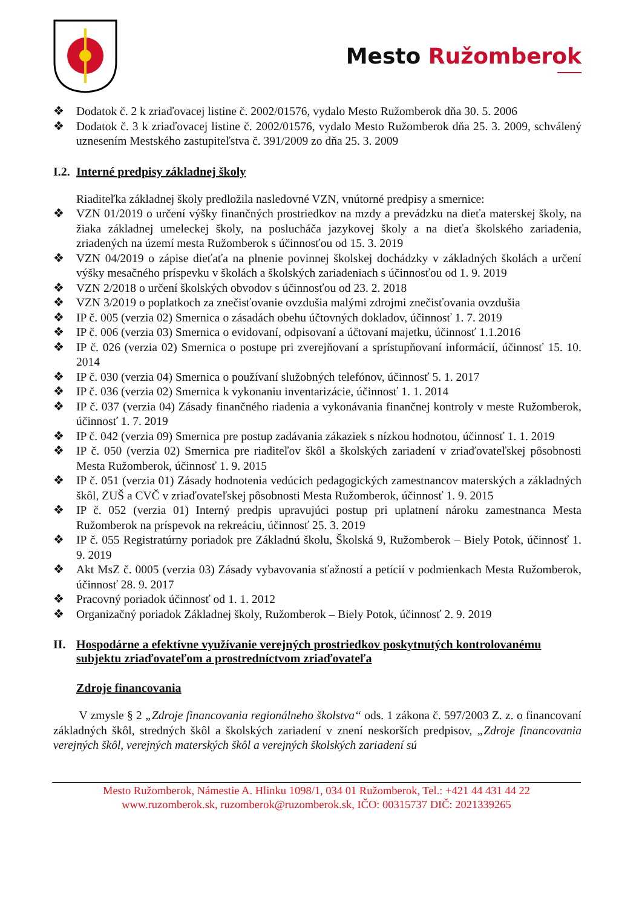Mesto Ružomberok
❖ Dodatok č. 2 k zriaďovacej listine č. 2002/01576, vydalo Mesto Ružomberok dňa 30. 5. 2006
❖ Dodatok č. 3 k zriaďovacej listine č. 2002/01576, vydalo Mesto Ružomberok dňa 25. 3. 2009, schválený uznesením Mestského zastupiteľstva č. 391/2009 zo dňa 25. 3. 2009
I.2. Interné predpisy základnej školy
Riaditeľka základnej školy predložila nasledovné VZN, vnútorné predpisy a smernice:
❖ VZN 01/2019 o určení výšky finančných prostriedkov na mzdy a prevádzku na dieťa materskej školy, na žiaka základnej umeleckej školy, na poslucháča jazykovej školy a na dieťa školského zariadenia, zriadených na území mesta Ružomberok s účinnosťou od 15. 3. 2019
❖ VZN 04/2019 o zápise dieťaťa na plnenie povinnej školskej dochádzky v základných školách a určení výšky mesačného príspevku v školách a školských zariadeniach s účinnosťou od 1. 9. 2019
❖ VZN 2/2018 o určení školských obvodov s účinnosťou od 23. 2. 2018
❖ VZN 3/2019 o poplatkoch za znečisťovanie ovzdušia malými zdrojmi znečisťovania ovzdušia
❖ IP č. 005 (verzia 02) Smernica o zásadách obehu účtovných dokladov, účinnosť 1. 7. 2019
❖ IP č. 006 (verzia 03) Smernica o evidovaní, odpisovaní a účtovaní majetku, účinnosť 1.1.2016
❖ IP č. 026 (verzia 02) Smernica o postupe pri zverejňovaní a sprístupňovaní informácií, účinnosť 15. 10. 2014
❖ IP č. 030 (verzia 04) Smernica o používaní služobných telefónov, účinnosť 5. 1. 2017
❖ IP č. 036 (verzia 02) Smernica k vykonaniu inventarizácie, účinnosť 1. 1. 2014
❖ IP č. 037 (verzia 04) Zásady finančného riadenia a vykonávania finančnej kontroly v meste Ružomberok, účinnosť 1. 7. 2019
❖ IP č. 042 (verzia 09) Smernica pre postup zadávania zákaziek s nízkou hodnotou, účinnosť 1. 1. 2019
❖ IP č. 050 (verzia 02) Smernica pre riaditeľov škôl a školských zariadení v zriaďovateľskej pôsobnosti Mesta Ružomberok, účinnosť 1. 9. 2015
❖ IP č. 051 (verzia 01) Zásady hodnotenia vedúcich pedagogických zamestnancov materských a základných škôl, ZUŠ a CVČ v zriaďovateľskej pôsobnosti Mesta Ružomberok, účinnosť 1. 9. 2015
❖ IP č. 052 (verzia 01) Interný predpis upravujúci postup pri uplatnení nároku zamestnanca Mesta Ružomberok na príspevok na rekreáciu, účinnosť 25. 3. 2019
❖ IP č. 055 Registratúrny poriadok pre Základnú školu, Školská 9, Ružomberok – Biely Potok, účinnosť 1. 9. 2019
❖ Akt MsZ č. 0005 (verzia 03) Zásady vybavovania sťažností a petícií v podmienkach Mesta Ružomberok, účinnosť 28. 9. 2017
❖ Pracovný poriadok účinnosť od 1. 1. 2012
❖ Organizačný poriadok Základnej školy, Ružomberok – Biely Potok, účinnosť 2. 9. 2019
II. Hospodárne a efektívne využívanie verejných prostriedkov poskytnutých kontrolovanému subjektu zriaďovateľom a prostredníctvom zriaďovateľa
Zdroje financovania
V zmysle § 2 „Zdroje financovania regionálneho školstva“ ods. 1 zákona č. 597/2003 Z. z. o financovaní základných škôl, stredných škôl a školských zariadení v znení neskorších predpisov, „Zdroje financovania verejných škôl, verejných materských škôl a verejných školských zariadení sú
Mesto Ružomberok, Námestie A. Hlinku 1098/1, 034 01 Ružomberok, Tel.: +421 44 431 44 22
www.ruzomberok.sk, ruzomberok@ruzomberok.sk, IČO: 00315737 DIČ: 2021339265